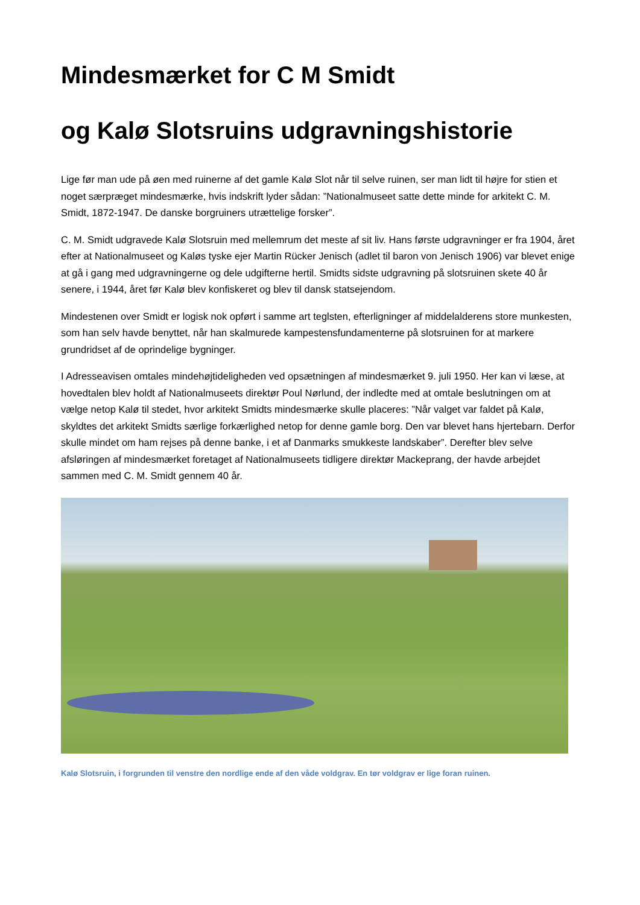Mindesmærket for C M Smidt
og Kalø Slotsruins udgravningshistorie
Lige før man ude på øen med ruinerne af det gamle Kalø Slot når til selve ruinen, ser man lidt til højre for stien et noget særpræget mindesmærke, hvis indskrift lyder sådan: ”Nationalmuseet satte dette minde for arkitekt C. M. Smidt, 1872-1947. De danske borgruiners utrættelige forsker”.
C. M. Smidt udgravede Kalø Slotsruin med mellemrum det meste af sit liv. Hans første udgravninger er fra 1904, året efter at Nationalmuseet og Kaløs tyske ejer Martin Rücker Jenisch (adlet til baron von Jenisch 1906) var blevet enige at gå i gang med udgravningerne og dele udgifterne hertil. Smidts sidste udgravning på slotsruinen skete 40 år senere, i 1944, året før Kalø blev konfiskeret og blev til dansk statsejendom.
Mindestenen over Smidt er logisk nok opført i samme art teglsten, efterligninger af middelalderens store munkesten, som han selv havde benyttet, når han skalmurede kampestensfundamenterne på slotsruinen for at markere grundridset af de oprindelige bygninger.
I Adresseavisen omtales mindehøjtideligheden ved opsætningen af mindesmærket 9. juli 1950. Her kan vi læse, at hovedtalen blev holdt af Nationalmuseets direktør Poul Nørlund, der indledte med at omtale beslutningen om at vælge netop Kalø til stedet, hvor arkitekt Smidts mindesmærke skulle placeres: ”Når valget var faldet på Kalø, skyldtes det arkitekt Smidts særlige forkærlighed netop for denne gamle borg. Den var blevet hans hjertebarn. Derfor skulle mindet om ham rejses på denne banke, i et af Danmarks smukkeste landskaber”. Derefter blev selve afsløringen af mindesmærket foretaget af Nationalmuseets tidligere direktør Mackeprang, der havde arbejdet sammen med C. M. Smidt gennem 40 år.
Kalø Slotsruin, i forgrunden til venstre den nordlige ende af den våde voldgrav. En tør voldgrav er lige foran ruinen.